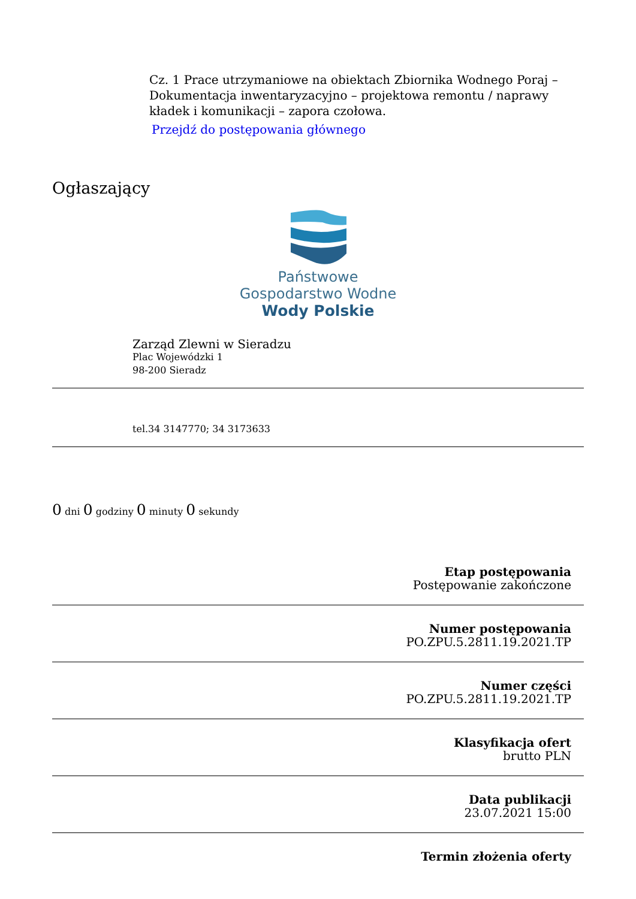Cz. 1 Prace utrzymaniowe na obiektach Zbiornika Wodnego Poraj – Dokumentacja inwentaryzacyjno – projektowa remontu / naprawy kładek i komunikacji – zapora czołowa.
Przejdź do postępowania głównego
Ogłaszający
Państwowe
Gospodarstwo Wodne
Wody Polskie
Zarząd Zlewni w Sieradzu
Plac Wojewódzki 1
98-200 Sieradz
tel.34 3147770; 34 3173633
0 dni 0 godziny 0 minuty 0 sekundy
Etap postępowania
Postępowanie zakończone
Numer postępowania
PO.ZPU.5.2811.19.2021.TP
Numer części
PO.ZPU.5.2811.19.2021.TP
Klasyfikacja ofert
brutto PLN
Data publikacji
23.07.2021 15:00
Termin złożenia oferty